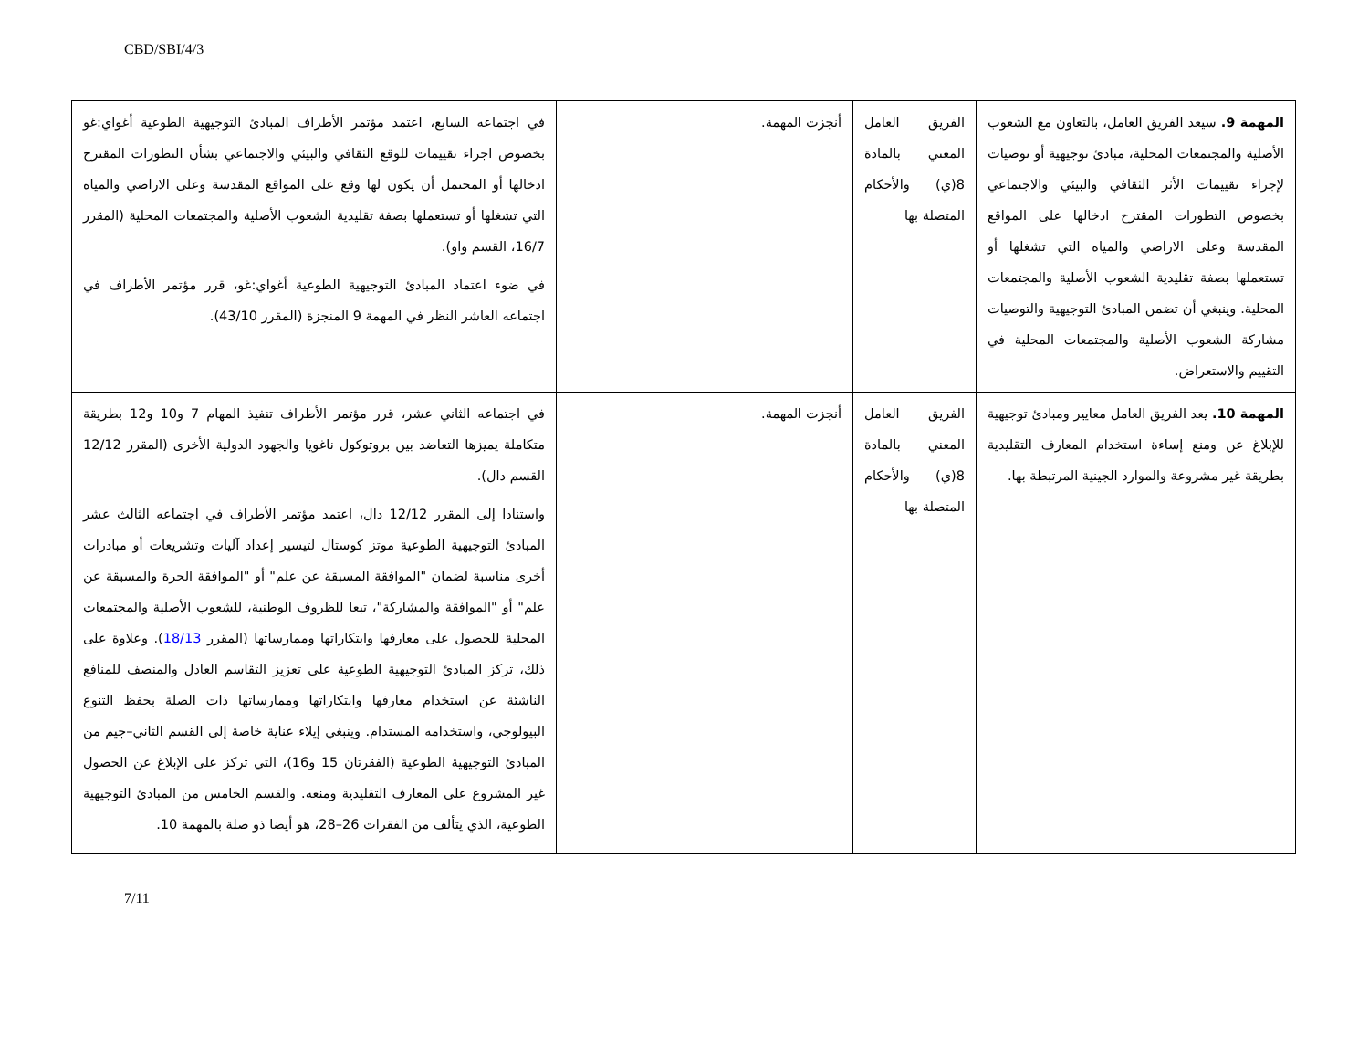CBD/SBI/4/3
| المهمة 9. سيعد الفريق العامل، بالتعاون مع الشعوب الأصلية والمجتمعات المحلية، مبادئ توجيهية أو توصيات لإجراء تقييمات الأثر الثقافي والبيئي والاجتماعي بخصوص التطورات المقترح ادخالها على المواقع المقدسة وعلى الاراضي والمياه التي تشغلها أو تستعملها بصفة تقليدية الشعوب الأصلية والمجتمعات المحلية. وينبغي أن تضمن المبادئ التوجيهية والتوصيات مشاركة الشعوب الأصلية والمجتمعات المحلية في التقييم والاستعراض. | الفريق العامل المعني بالمادة 8(ي) والأحكام المتصلة بها | أنجزت المهمة. | في اجتماعه السابع، اعتمد مؤتمر الأطراف المبادئ التوجيهية الطوعية أغواي:غو بخصوص اجراء تقييمات للوقع الثقافي والبيئي والاجتماعي بشأن التطورات المقترح ادخالها أو المحتمل أن يكون لها وقع على المواقع المقدسة وعلى الاراضي والمياه التي تشغلها أو تستعملها بصفة تقليدية الشعوب الأصلية والمجتمعات المحلية (المقرر 16/7، القسم واو). في ضوء اعتماد المبادئ التوجيهية الطوعية أغواي:غو، قرر مؤتمر الأطراف في اجتماعه العاشر النظر في المهمة 9 المنجزة (المقرر 43/10). |
| المهمة 10. يعد الفريق العامل معايير ومبادئ توجيهية للإبلاغ عن ومنع إساءة استخدام المعارف التقليدية بطريقة غير مشروعة والموارد الجينية المرتبطة بها. | الفريق العامل المعني بالمادة 8(ي) والأحكام المتصلة بها | أنجزت المهمة. | في اجتماعه الثاني عشر، قرر مؤتمر الأطراف تنفيذ المهام 7 و10 و12 بطريقة متكاملة يميزها التعاضد بين بروتوكول ناغويا والجهود الدولية الأخرى (المقرر 12/12 القسم دال). واستنادا إلى المقرر 12/12 دال، اعتمد مؤتمر الأطراف في اجتماعه الثالث عشر المبادئ التوجيهية الطوعية موتز كوستال لتيسير إعداد آليات وتشريعات أو مبادرات أخرى مناسبة لضمان "الموافقة المسبقة عن علم" أو "الموافقة الحرة والمسبقة عن علم" أو "الموافقة والمشاركة"، تبعا للظروف الوطنية، للشعوب الأصلية والمجتمعات المحلية للحصول على معارفها وابتكاراتها وممارساتها (المقرر 18/13 ). وعلاوة على ذلك، تركز المبادئ التوجيهية الطوعية على تعزيز التقاسم العادل والمنصف للمنافع الناشئة عن استخدام معارفها وابتكاراتها وممارساتها ذات الصلة بحفظ التنوع البيولوجي، واستخدامه المستدام. وينبغي إيلاء عناية خاصة إلى القسم الثاني–جيم من المبادئ التوجيهية الطوعية (الفقرتان 15 و16)، التي تركز على الإبلاغ عن الحصول غير المشروع على المعارف التقليدية ومنعه. والقسم الخامس من المبادئ التوجيهية الطوعية، الذي يتألف من الفقرات 26–28، هو أيضا ذو صلة بالمهمة 10. |
7/11